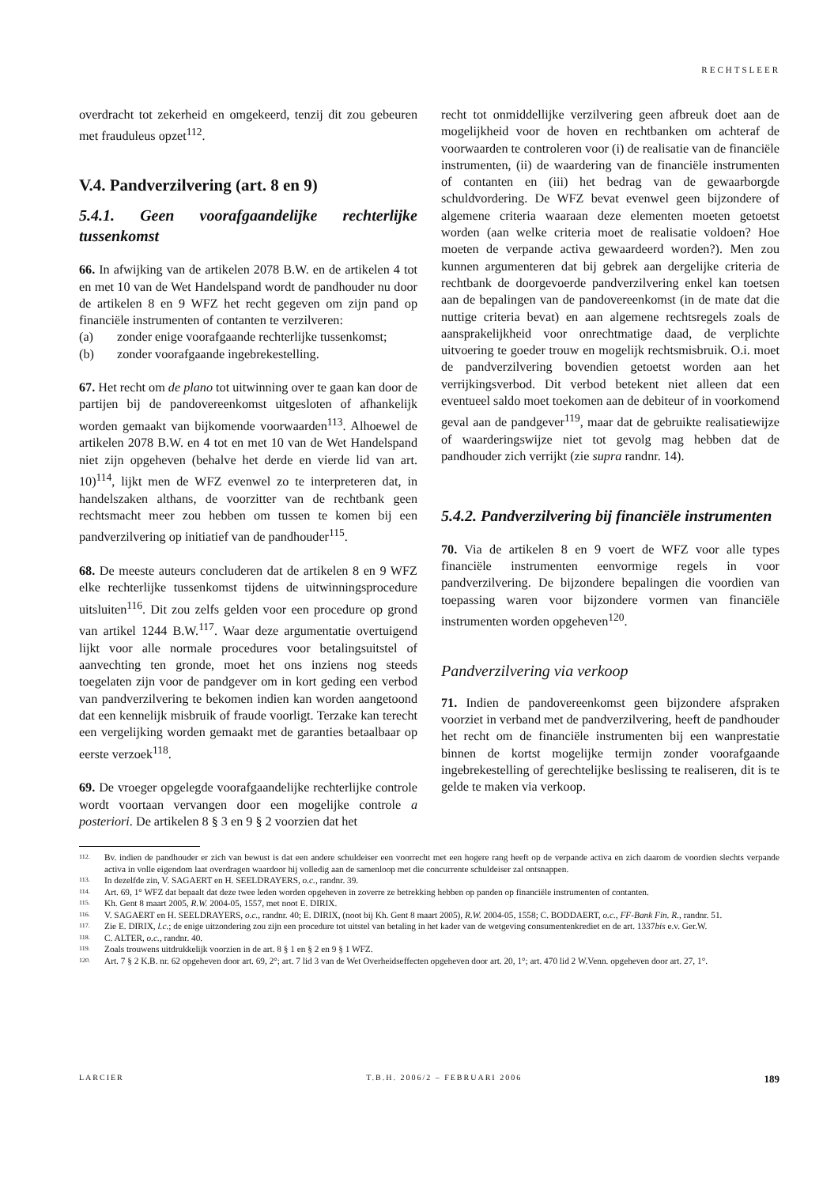RECHTSLEER
overdracht tot zekerheid en omgekeerd, tenzij dit zou gebeuren met frauduleus opzet<sup>112</sup>.
V.4. Pandverzilvering (art. 8 en 9)
5.4.1. Geen voorafgaandelijke rechterlijke tussenkomst
66. In afwijking van de artikelen 2078 B.W. en de artikelen 4 tot en met 10 van de Wet Handelspand wordt de pandhouder nu door de artikelen 8 en 9 WFZ het recht gegeven om zijn pand op financiële instrumenten of contanten te verzilveren:
(a) zonder enige voorafgaande rechterlijke tussenkomst;
(b) zonder voorafgaande ingebrekestelling.
67. Het recht om de plano tot uitwinning over te gaan kan door de partijen bij de pandovereenkomst uitgesloten of afhankelijk worden gemaakt van bijkomende voorwaarden<sup>113</sup>. Alhoewel de artikelen 2078 B.W. en 4 tot en met 10 van de Wet Handelspand niet zijn opgeheven (behalve het derde en vierde lid van art. 10)<sup>114</sup>, lijkt men de WFZ evenwel zo te interpreteren dat, in handelszaken althans, de voorzitter van de rechtbank geen rechtsmacht meer zou hebben om tussen te komen bij een pandverzilvering op initiatief van de pandhouder<sup>115</sup>.
68. De meeste auteurs concluderen dat de artikelen 8 en 9 WFZ elke rechterlijke tussenkomst tijdens de uitwinningsprocedure uitsluiten<sup>116</sup>. Dit zou zelfs gelden voor een procedure op grond van artikel 1244 B.W.<sup>117</sup>. Waar deze argumentatie overtuigend lijkt voor alle normale procedures voor betalingsuitstel of aanvechting ten gronde, moet het ons inziens nog steeds toegelaten zijn voor de pandgever om in kort geding een verbod van pandverzilvering te bekomen indien kan worden aangetoond dat een kennelijk misbruik of fraude voorligt. Terzake kan terecht een vergelijking worden gemaakt met de garanties betaalbaar op eerste verzoek<sup>118</sup>.
69. De vroeger opgelegde voorafgaandelijke rechterlijke controle wordt voortaan vervangen door een mogelijke controle a posteriori. De artikelen 8 § 3 en 9 § 2 voorzien dat het
recht tot onmiddellijke verzilvering geen afbreuk doet aan de mogelijkheid voor de hoven en rechtbanken om achteraf de voorwaarden te controleren voor (i) de realisatie van de financiële instrumenten, (ii) de waardering van de financiële instrumenten of contanten en (iii) het bedrag van de gewaarborgde schuldvordering. De WFZ bevat evenwel geen bijzondere of algemene criteria waaraan deze elementen moeten getoetst worden (aan welke criteria moet de realisatie voldoen? Hoe moeten de verpande activa gewaardeerd worden?). Men zou kunnen argumenteren dat bij gebrek aan dergelijke criteria de rechtbank de doorgevoerde pandverzilvering enkel kan toetsen aan de bepalingen van de pandovereenkomst (in de mate dat die nuttige criteria bevat) en aan algemene rechtsregels zoals de aansprakelijkheid voor onrechtmatige daad, de verplichte uitvoering te goeder trouw en mogelijk rechtsmisbruik. O.i. moet de pandverzilvering bovendien getoetst worden aan het verrijkingsverbod. Dit verbod betekent niet alleen dat een eventueel saldo moet toekomen aan de debiteur of in voorkomend geval aan de pandgever<sup>119</sup>, maar dat de gebruikte realisatiewijze of waarderingswijze niet tot gevolg mag hebben dat de pandhouder zich verrijkt (zie supra randnr. 14).
5.4.2. Pandverzilvering bij financiële instrumenten
70. Via de artikelen 8 en 9 voert de WFZ voor alle types financiële instrumenten eenvormige regels in voor pandverzilvering. De bijzondere bepalingen die voordien van toepassing waren voor bijzondere vormen van financiële instrumenten worden opgeheven<sup>120</sup>.
Pandverzilvering via verkoop
71. Indien de pandovereenkomst geen bijzondere afspraken voorziet in verband met de pandverzilvering, heeft de pandhouder het recht om de financiële instrumenten bij een wanprestatie binnen de kortst mogelijke termijn zonder voorafgaande ingebrekestelling of gerechtelijke beslissing te realiseren, dit is te gelde te maken via verkoop.
112. Bv. indien de pandhouder er zich van bewust is dat een andere schuldeiser een voorrecht met een hogere rang heeft op de verpande activa en zich daarom de voordien slechts verpande activa in volle eigendom laat overdragen waardoor hij volledig aan de samenloop met die concurrente schuldeiser zal ontsnappen.
113. In dezelfde zin, V. SAGAERT en H. SEELDRAYERS, o.c., randnr. 39.
114. Art. 69, 1° WFZ dat bepaalt dat deze twee leden worden opgeheven in zoverre ze betrekking hebben op panden op financiële instrumenten of contanten.
115. Kh. Gent 8 maart 2005, R.W. 2004-05, 1557, met noot E. DIRIX.
116. V. SAGAERT en H. SEELDRAYERS, o.c., randnr. 40; E. DIRIX, (noot bij Kh. Gent 8 maart 2005), R.W. 2004-05, 1558; C. BODDAERT, o.c., FF-Bank Fin. R., randnr. 51.
117. Zie E. DIRIX, l.c.; de enige uitzondering zou zijn een procedure tot uitstel van betaling in het kader van de wetgeving consumentenkrediet en de art. 1337bis e.v. Ger.W.
118. C. ALTER, o.c., randnr. 40.
119. Zoals trouwens uitdrukkelijk voorzien in de art. 8 § 1 en § 2 en 9 § 1 WFZ.
120. Art. 7 § 2 K.B. nr. 62 opgeheven door art. 69, 2°; art. 7 lid 3 van de Wet Overheidseffecten opgeheven door art. 20, 1°; art. 470 lid 2 W.Venn. opgeheven door art. 27, 1°.
LARCIER T.B.H. 2006/2 – FEBRUARI 2006 189